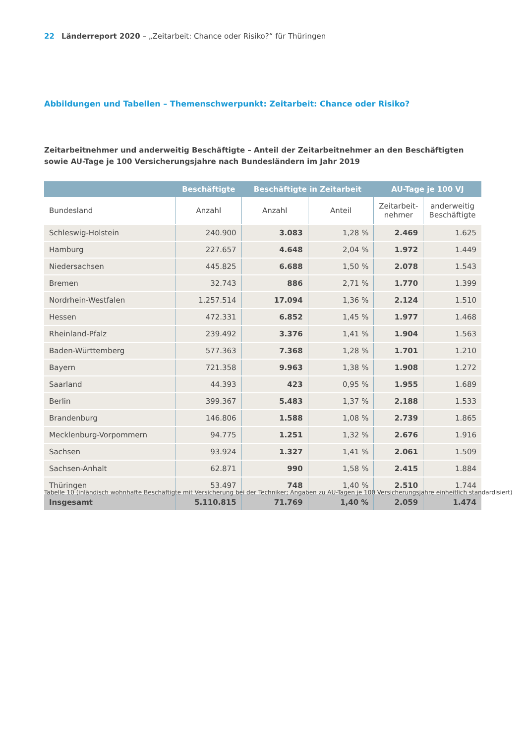22 Länderreport 2020 – „Zeitarbeit: Chance oder Risiko?“ für Thüringen
Abbildungen und Tabellen – Themenschwerpunkt: Zeitarbeit: Chance oder Risiko?
Zeitarbeitnehmer und anderweitig Beschäftigte – Anteil der Zeitarbeitnehmer an den Beschäftigten sowie AU-Tage je 100 Versicherungsjahre nach Bundesländern im Jahr 2019
| | Beschäftigte | Beschäftigte in Zeitarbeit | | AU-Tage je 100 VJ | |
| --- | --- | --- | --- | --- | --- |
| Bundesland | Anzahl | Anzahl | Anteil | Zeitarbeit- nehmer | anderweitig Beschäftigte |
| Schleswig-Holstein | 240.900 | 3.083 | 1,28 % | 2.469 | 1.625 |
| Hamburg | 227.657 | 4.648 | 2,04 % | 1.972 | 1.449 |
| Niedersachsen | 445.825 | 6.688 | 1,50 % | 2.078 | 1.543 |
| Bremen | 32.743 | 886 | 2,71 % | 1.770 | 1.399 |
| Nordrhein-Westfalen | 1.257.514 | 17.094 | 1,36 % | 2.124 | 1.510 |
| Hessen | 472.331 | 6.852 | 1,45 % | 1.977 | 1.468 |
| Rheinland-Pfalz | 239.492 | 3.376 | 1,41 % | 1.904 | 1.563 |
| Baden-Württemberg | 577.363 | 7.368 | 1,28 % | 1.701 | 1.210 |
| Bayern | 721.358 | 9.963 | 1,38 % | 1.908 | 1.272 |
| Saarland | 44.393 | 423 | 0,95 % | 1.955 | 1.689 |
| Berlin | 399.367 | 5.483 | 1,37 % | 2.188 | 1.533 |
| Brandenburg | 146.806 | 1.588 | 1,08 % | 2.739 | 1.865 |
| Mecklenburg-Vorpommern | 94.775 | 1.251 | 1,32 % | 2.676 | 1.916 |
| Sachsen | 93.924 | 1.327 | 1,41 % | 2.061 | 1.509 |
| Sachsen-Anhalt | 62.871 | 990 | 1,58 % | 2.415 | 1.884 |
| Thüringen | 53.497 | 748 | 1,40 % | 2.510 | 1.744 |
| Insgesamt | 5.110.815 | 71.769 | 1,40 % | 2.059 | 1.474 |
Tabelle 10 (inländisch wohnhafte Beschäftigte mit Versicherung bei der Techniker; Angaben zu AU-Tagen je 100 Versicherungsjahre einheitlich standardisiert)